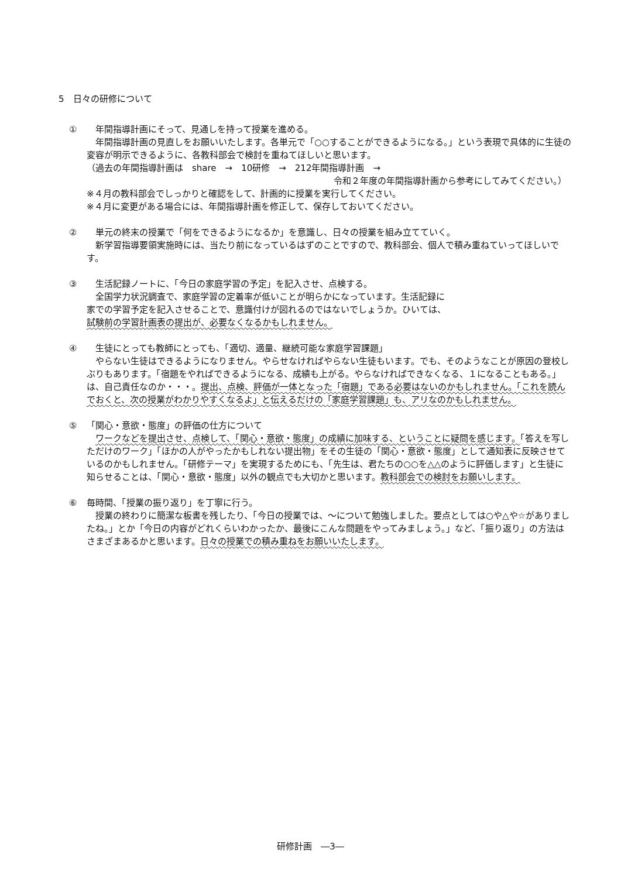5　日々の研修について
①　年間指導計画にそって、見通しを持って授業を進める。
　年間指導計画の見直しをお願いいたします。各単元で「○○することができるようになる。」という表現で具体的に生徒の変容が明示できるように、各教科部会で検討を重ねてほしいと思います。
（過去の年間指導計画は　share　→　10研修　→　212年間指導計画　→
令和２年度の年間指導計画から参考にしてみてください。）
※４月の教科部会でしっかりと確認をして、計画的に授業を実行してください。
※４月に変更がある場合には、年間指導計画を修正して、保存しておいてください。
②　単元の終末の授業で「何をできるようになるか」を意識し、日々の授業を組み立てていく。
　新学習指導要領実施時には、当たり前になっているはずのことですので、教科部会、個人で積み重ねていってほしいです。
③　生活記録ノートに、「今日の家庭学習の予定」を記入させ、点検する。
　全国学力状況調査で、家庭学習の定着率が低いことが明らかになっています。生活記録に
家での学習予定を記入させることで、意識付けが図れるのではないでしょうか。ひいては、
試験前の学習計画表の提出が、必要なくなるかもしれません。
④　生徒にとっても教師にとっても、「適切、適量、継続可能な家庭学習課題」
　やらない生徒はできるようになりません。やらせなければやらない生徒もいます。でも、そのようなことが原因の登校しぶりもあります。「宿題をやればできるようになる、成績も上がる。やらなければできなくなる、１になることもある。」は、自己責任なのか・・・。提出、点検、評価が一体となった「宿題」である必要はないのかもしれません。「これを読んでおくと、次の授業がわかりやすくなるよ」と伝えるだけの「家庭学習課題」も、アリなのかもしれません。
⑤ 「関心・意欲・態度」の評価の仕方について
　ワークなどを提出させ、点検して、「関心・意欲・態度」の成績に加味する、ということに疑問を感じます。「答えを写しただけのワーク」「ほかの人がやったかもしれない提出物」をその生徒の「関心・意欲・態度」として通知表に反映させているのかもしれません。「研修テーマ」を実現するためにも、「先生は、君たちの○○を△△のように評価します」と生徒に知らせることは、「関心・意欲・態度」以外の観点でも大切かと思います。教科部会での検討をお願いします。
⑥ 毎時間、「授業の振り返り」を丁寧に行う。
　授業の終わりに簡潔な板書を残したり、「今日の授業では、～について勉強しました。要点としては○や△や☆がありましたね。」とか「今日の内容がどれくらいわかったか、最後にこんな問題をやってみましょう。」など、「振り返り」の方法はさまざまあるかと思います。日々の授業での積み重ねをお願いいたします。
研修計画　―3―